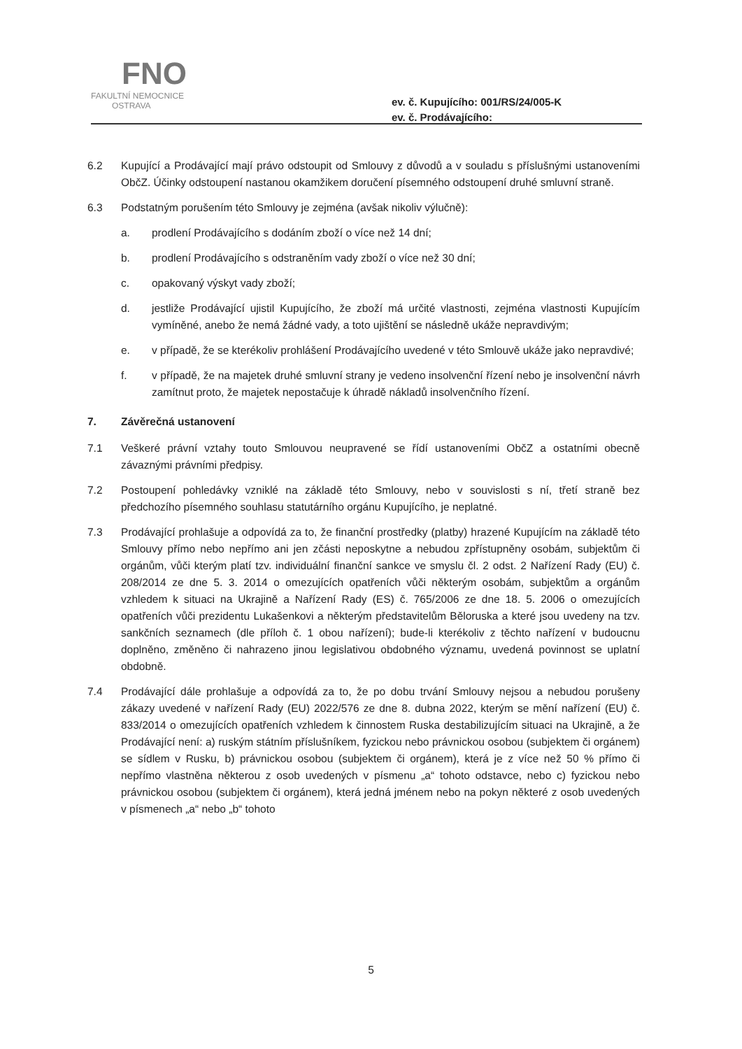FNO
FAKULTNÍ NEMOCNICE
OSTRAVA
ev. č. Kupujícího: 001/RS/24/005-K
ev. č. Prodávajícího:
6.2 Kupující a Prodávající mají právo odstoupit od Smlouvy z důvodů a v souladu s příslušnými ustanoveními ObčZ. Účinky odstoupení nastanou okamžikem doručení písemného odstoupení druhé smluvní straně.
6.3 Podstatným porušením této Smlouvy je zejména (avšak nikoliv výlučně):
a. prodlení Prodávajícího s dodáním zboží o více než 14 dní;
b. prodlení Prodávajícího s odstraněním vady zboží o více než 30 dní;
c. opakovaný výskyt vady zboží;
d. jestliže Prodávající ujistil Kupujícího, že zboží má určité vlastnosti, zejména vlastnosti Kupujícím vymíněné, anebo že nemá žádné vady, a toto ujištění se následně ukáže nepravdivým;
e. v případě, že se kterékoliv prohlášení Prodávajícího uvedené v této Smlouvě ukáže jako nepravdivé;
f. v případě, že na majetek druhé smluvní strany je vedeno insolvenční řízení nebo je insolvenční návrh zamítnut proto, že majetek nepostačuje k úhradě nákladů insolvenčního řízení.
7. Závěrečná ustanovení
7.1 Veškeré právní vztahy touto Smlouvou neupravené se řídí ustanoveními ObčZ a ostatními obecně závaznými právními předpisy.
7.2 Postoupení pohledávky vzniklé na základě této Smlouvy, nebo v souvislosti s ní, třetí straně bez předchozího písemného souhlasu statutárního orgánu Kupujícího, je neplatné.
7.3 Prodávající prohlašuje a odpovídá za to, že finanční prostředky (platby) hrazené Kupujícím na základě této Smlouvy přímo nebo nepřímo ani jen zčásti neposkytne a nebudou zpřístupněny osobám, subjektům či orgánům, vůči kterým platí tzv. individuální finanční sankce ve smyslu čl. 2 odst. 2 Nařízení Rady (EU) č. 208/2014 ze dne 5. 3. 2014 o omezujících opatřeních vůči některým osobám, subjektům a orgánům vzhledem k situaci na Ukrajině a Nařízení Rady (ES) č. 765/2006 ze dne 18. 5. 2006 o omezujících opatřeních vůči prezidentu Lukašenkovi a některým představitelům Běloruska a které jsou uvedeny na tzv. sankčních seznamech (dle příloh č. 1 obou nařízení); bude-li kterékoliv z těchto nařízení v budoucnu doplněno, změněno či nahrazeno jinou legislativou obdobného významu, uvedená povinnost se uplatní obdobně.
7.4 Prodávající dále prohlašuje a odpovídá za to, že po dobu trvání Smlouvy nejsou a nebudou porušeny zákazy uvedené v nařízení Rady (EU) 2022/576 ze dne 8. dubna 2022, kterým se mění nařízení (EU) č. 833/2014 o omezujících opatřeních vzhledem k činnostem Ruska destabilizujícím situaci na Ukrajině, a že Prodávající není: a) ruským státním příslušníkem, fyzickou nebo právnickou osobou (subjektem či orgánem) se sídlem v Rusku, b) právnickou osobou (subjektem či orgánem), která je z více než 50 % přímo či nepřímo vlastněna některou z osob uvedených v písmenu „a“ tohoto odstavce, nebo c) fyzickou nebo právnickou osobou (subjektem či orgánem), která jedná jménem nebo na pokyn některé z osob uvedených v písmenech „a“ nebo „b“ tohoto
5